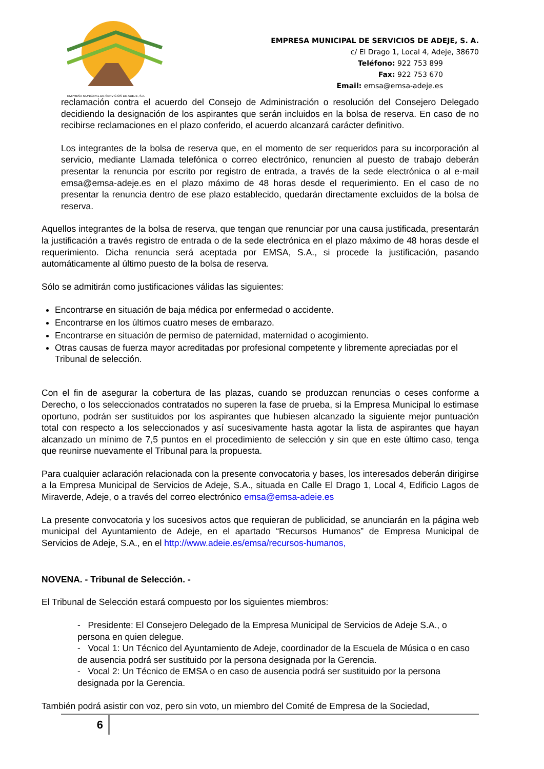EMPRESA MUNICIPAL DE SERVICIOS DE ADEJE, S.A.
EMPRESA MUNICIPAL DE SERVICIOS DE ADEJE, S. A.
c/ El Drago 1, Local 4, Adeje, 38670
Teléfono: 922 753 899
Fax: 922 753 670
Email: emsa@emsa-adeje.es
reclamación contra el acuerdo del Consejo de Administración o resolución del Consejero Delegado decidiendo la designación de los aspirantes que serán incluidos en la bolsa de reserva. En caso de no recibirse reclamaciones en el plazo conferido, el acuerdo alcanzará carácter definitivo.
Los integrantes de la bolsa de reserva que, en el momento de ser requeridos para su incorporación al servicio, mediante Llamada telefónica o correo electrónico, renuncien al puesto de trabajo deberán presentar la renuncia por escrito por registro de entrada, a través de la sede electrónica o al e-mail emsa@emsa-adeje.es en el plazo máximo de 48 horas desde el requerimiento. En el caso de no presentar la renuncia dentro de ese plazo establecido, quedarán directamente excluidos de la bolsa de reserva.
Aquellos integrantes de la bolsa de reserva, que tengan que renunciar por una causa justificada, presentarán la justificación a través registro de entrada o de la sede electrónica en el plazo máximo de 48 horas desde el requerimiento. Dicha renuncia será aceptada por EMSA, S.A., si procede la justificación, pasando automáticamente al último puesto de la bolsa de reserva.
Sólo se admitirán como justificaciones válidas las siguientes:
Encontrarse en situación de baja médica por enfermedad o accidente.
Encontrarse en los últimos cuatro meses de embarazo.
Encontrarse en situación de permiso de paternidad, maternidad o acogimiento.
Otras causas de fuerza mayor acreditadas por profesional competente y libremente apreciadas por el Tribunal de selección.
Con el fin de asegurar la cobertura de las plazas, cuando se produzcan renuncias o ceses conforme a Derecho, o los seleccionados contratados no superen la fase de prueba, si la Empresa Municipal lo estimase oportuno, podrán ser sustituidos por los aspirantes que hubiesen alcanzado la siguiente mejor puntuación total con respecto a los seleccionados y así sucesivamente hasta agotar la lista de aspirantes que hayan alcanzado un mínimo de 7,5 puntos en el procedimiento de selección y sin que en este último caso, tenga que reunirse nuevamente el Tribunal para la propuesta.
Para cualquier aclaración relacionada con la presente convocatoria y bases, los interesados deberán dirigirse a la Empresa Municipal de Servicios de Adeje, S.A., situada en Calle El Drago 1, Local 4, Edificio Lagos de Miraverde, Adeje, o a través del correo electrónico emsa@emsa-adeie.es
La presente convocatoria y los sucesivos actos que requieran de publicidad, se anunciarán en la página web municipal del Ayuntamiento de Adeje, en el apartado “Recursos Humanos” de Empresa Municipal de Servicios de Adeje, S.A., en el http://www.adeie.es/emsa/recursos-humanos,
NOVENA. - Tribunal de Selección. -
El Tribunal de Selección estará compuesto por los siguientes miembros:
- Presidente: El Consejero Delegado de la Empresa Municipal de Servicios de Adeje S.A., o persona en quien delegue.
- Vocal 1: Un Técnico del Ayuntamiento de Adeje, coordinador de la Escuela de Música o en caso de ausencia podrá ser sustituido por la persona designada por la Gerencia.
- Vocal 2: Un Técnico de EMSA o en caso de ausencia podrá ser sustituido por la persona designada por la Gerencia.
También podrá asistir con voz, pero sin voto, un miembro del Comité de Empresa de la Sociedad,
6